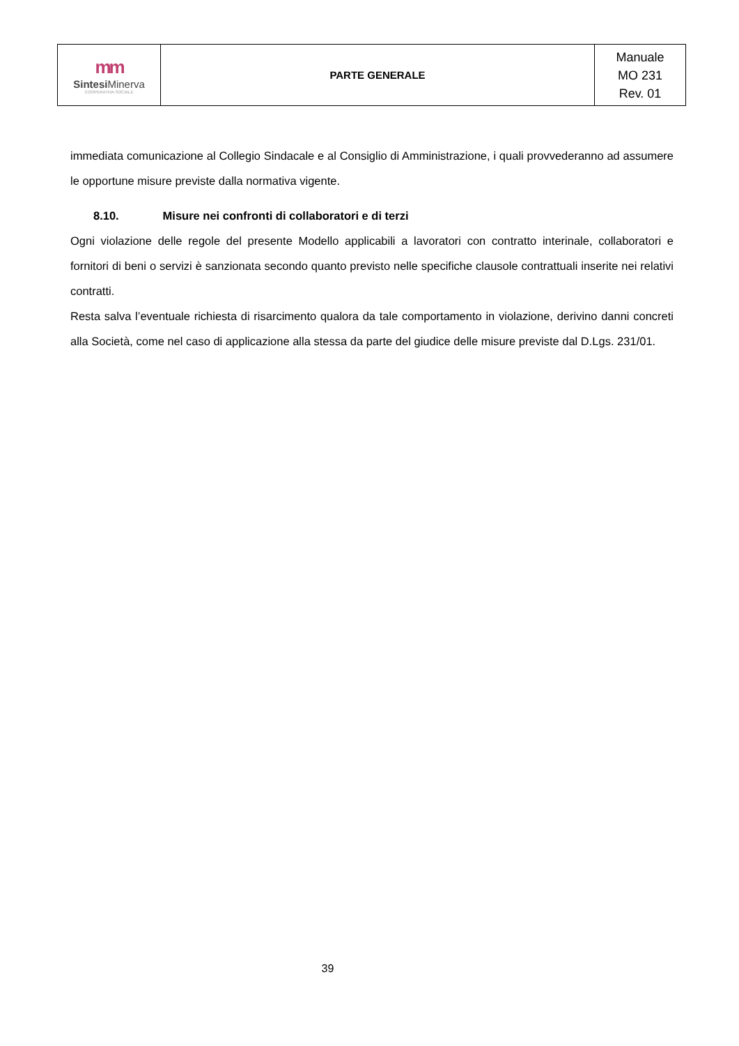| mm Sintesi Minerva COOPERATIVA SOCIALE | PARTE GENERALE | Manuale MO 231 Rev. 01 |
immediata comunicazione al Collegio Sindacale e al Consiglio di Amministrazione, i quali provvederanno ad assumere le opportune misure previste dalla normativa vigente.
8.10. Misure nei confronti di collaboratori e di terzi
Ogni violazione delle regole del presente Modello applicabili a lavoratori con contratto interinale, collaboratori e fornitori di beni o servizi è sanzionata secondo quanto previsto nelle specifiche clausole contrattuali inserite nei relativi contratti.
Resta salva l’eventuale richiesta di risarcimento qualora da tale comportamento in violazione, derivino danni concreti alla Società, come nel caso di applicazione alla stessa da parte del giudice delle misure previste dal D.Lgs. 231/01.
39